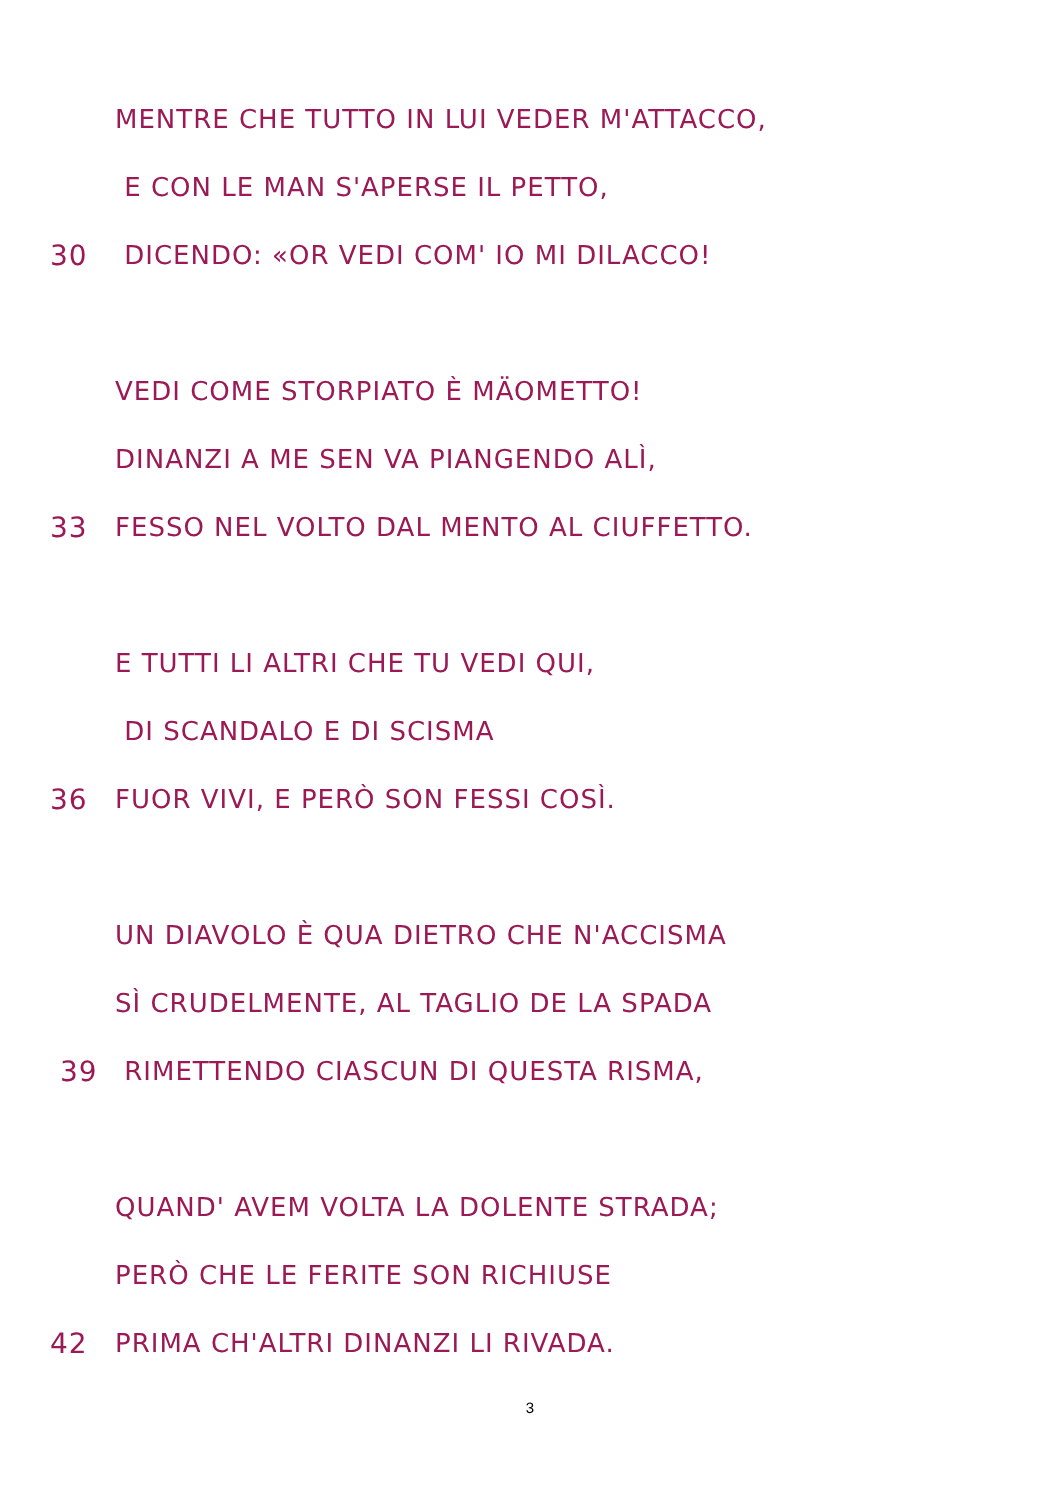MENTRE CHE TUTTO IN LUI VEDER M'ATTACCO,
E CON LE MAN S'APERSE IL PETTO,
30 DICENDO: «OR VEDI COM' IO MI DILACCO!
VEDI COME STORPIATO È MÄOMETTO!
DINANZI A ME SEN VA PIANGENDO ALÌ,
33 FESSO NEL VOLTO DAL MENTO AL CIUFFETTO.
E TUTTI LI ALTRI CHE TU VEDI QUI,
DI SCANDALO E DI SCISMA
36 FUOR VIVI, E PERÒ SON FESSI COSÌ.
UN DIAVOLO È QUA DIETRO CHE N'ACCISMA
SÌ CRUDELMENTE, AL TAGLIO DE LA SPADA
39 RIMETTENDO CIASCUN DI QUESTA RISMA,
QUAND' AVEM VOLTA LA DOLENTE STRADA;
PERÒ CHE LE FERITE SON RICHIUSE
42 PRIMA CH'ALTRI DINANZI LI RIVADA.
3